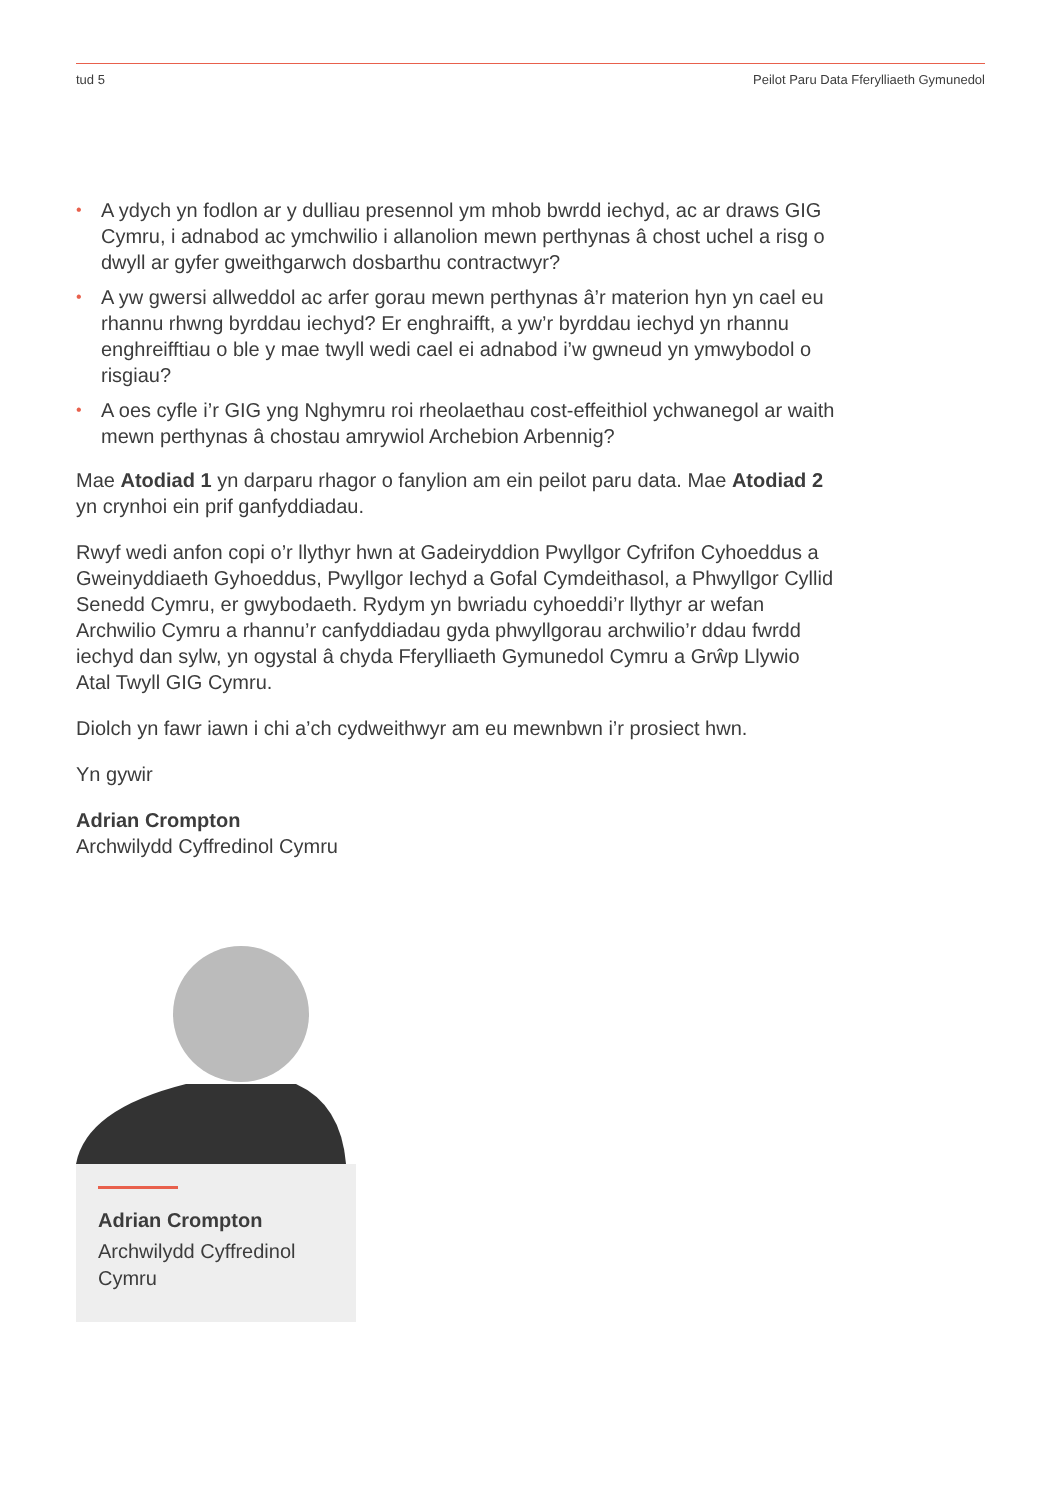tud 5 Peilot Paru Data Fferylliaeth Gymunedol
• A ydych yn fodlon ar y dulliau presennol ym mhob bwrdd iechyd, ac ar draws GIG Cymru, i adnabod ac ymchwilio i allanolion mewn perthynas â chost uchel a risg o dwyll ar gyfer gweithgarwch dosbarthu contractwyr?
• A yw gwersi allweddol ac arfer gorau mewn perthynas â’r materion hyn yn cael eu rhannu rhwng byrddau iechyd? Er enghraifft, a yw’r byrddau iechyd yn rhannu enghreifftiau o ble y mae twyll wedi cael ei adnabod i’w gwneud yn ymwybodol o risgiau?
• A oes cyfle i’r GIG yng Nghymru roi rheolaethau cost-effeithiol ychwanegol ar waith mewn perthynas â chostau amrywiol Archebion Arbennig?
Mae Atodiad 1 yn darparu rhagor o fanylion am ein peilot paru data. Mae Atodiad 2 yn crynhoi ein prif ganfyddiadau.
Rwyf wedi anfon copi o’r llythyr hwn at Gadeiryddion Pwyllgor Cyfrifon Cyhoeddus a Gweinyddiaeth Gyhoeddus, Pwyllgor Iechyd a Gofal Cymdeithasol, a Phwyllgor Cyllid Senedd Cymru, er gwybodaeth. Rydym yn bwriadu cyhoeddi’r llythyr ar wefan Archwilio Cymru a rhannu’r canfyddiadau gyda phwyllgorau archwilio’r ddau fwrdd iechyd dan sylw, yn ogystal â chyda Fferylliaeth Gymunedol Cymru a Grŵp Llywio Atal Twyll GIG Cymru.
Diolch yn fawr iawn i chi a’ch cydweithwyr am eu mewnbwn i’r prosiect hwn.
Yn gywir
Adrian Crompton
Archwilydd Cyffredinol Cymru
Adrian Crompton
Archwilydd Cyffredinol Cymru